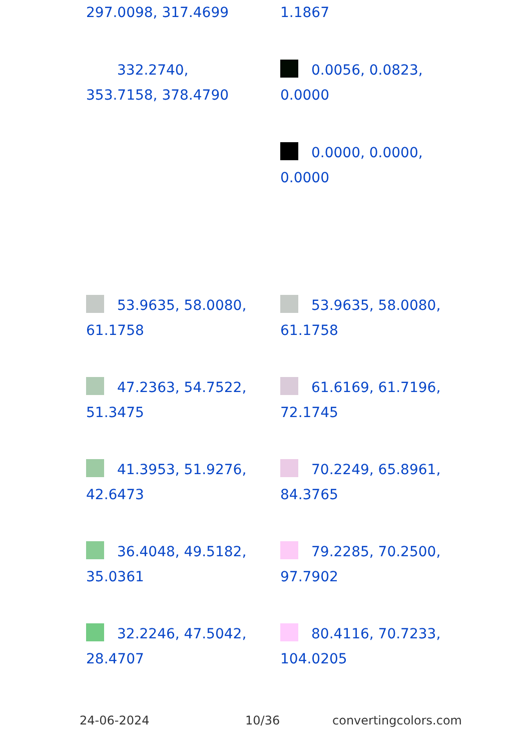297.0098, 317.4699 1.1867
332.2740,
353.7158, 378.4790
0.0056, 0.0823, 0.0000
0.0000, 0.0000, 0.0000
53.9635, 58.0080, 61.1758
53.9635, 58.0080, 61.1758
47.2363, 54.7522, 51.3475
61.6169, 61.7196, 72.1745
41.3953, 51.9276, 42.6473
70.2249, 65.8961, 84.3765
36.4048, 49.5182, 35.0361
79.2285, 70.2500, 97.7902
32.2246, 47.5042, 28.4707
80.4116, 70.7233, 104.0205
24-06-2024 10/36 convertingcolors.com